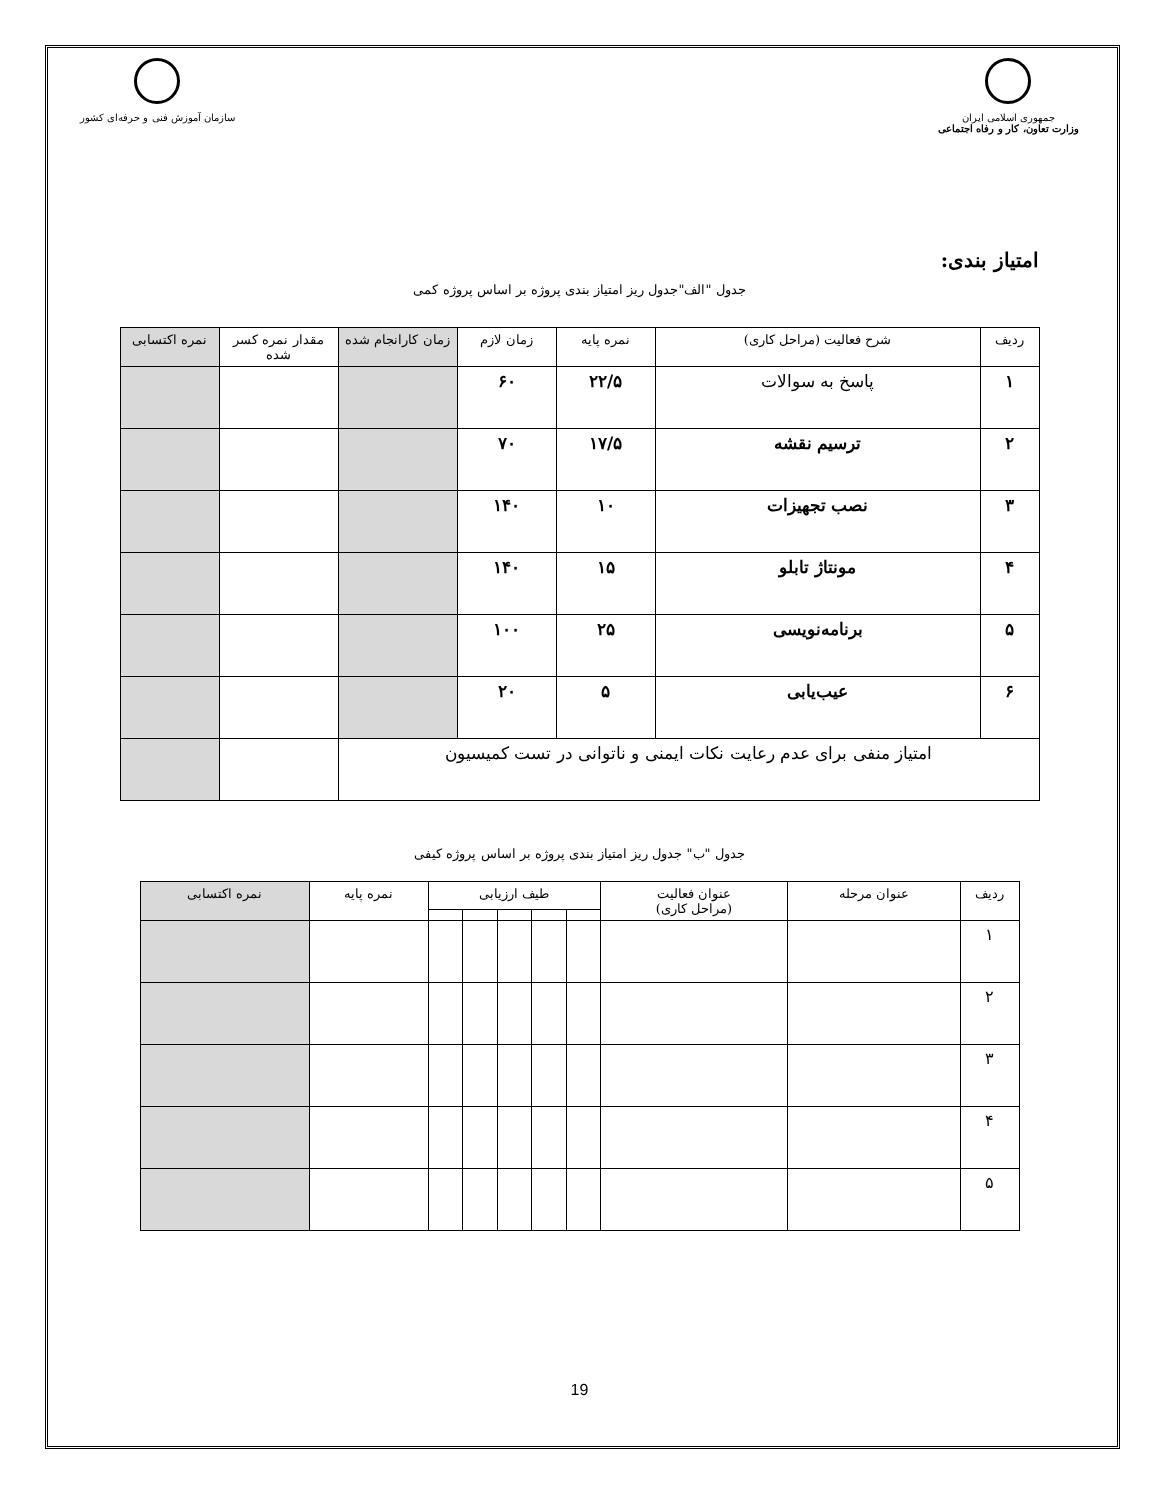جمهوری اسلامی ایران
وزارت تعاون، کار و رفاه اجتماعی
سازمان آموزش فنی و حرفه‌ای کشور
امتیاز بندی:
جدول "الف"جدول ریز امتیاز بندی پروژه بر اساس پروژه کمی
| ردیف | شرح فعالیت (مراحل کاری) | نمره پایه | زمان لازم | زمان کارانجام شده | مقدار نمره کسر شده | نمره اکتسابی |
| --- | --- | --- | --- | --- | --- | --- |
| ۱ | پاسخ به سوالات | ۲۲/۵ | ۶۰ | | | |
| ۲ | ترسیم نقشه | ۱۷/۵ | ۷۰ | | | |
| ۳ | نصب تجهیزات | ۱۰ | ۱۴۰ | | | |
| ۴ | مونتاژ تابلو | ۱۵ | ۱۴۰ | | | |
| ۵ | برنامه‌نویسی | ۲۵ | ۱۰۰ | | | |
| ۶ | عیب‌یابی | ۵ | ۲۰ | | | |
| امتیاز منفی برای عدم رعایت نکات ایمنی و ناتوانی در تست کمیسیون | | | | | | |
جدول "ب" جدول ریز امتیاز بندی پروژه بر اساس پروژه کیفی
| ردیف | عنوان مرحله | عنوان فعالیت (مراحل کاری) | طیف ارزیابی | | | | | نمره پایه | نمره اکتسابی |
| --- | --- | --- | --- | --- | --- | --- | --- | --- | --- |
| ۱ | | | | | | | | | |
| ۲ | | | | | | | | | |
| ۳ | | | | | | | | | |
| ۴ | | | | | | | | | |
| ۵ | | | | | | | | | |
19